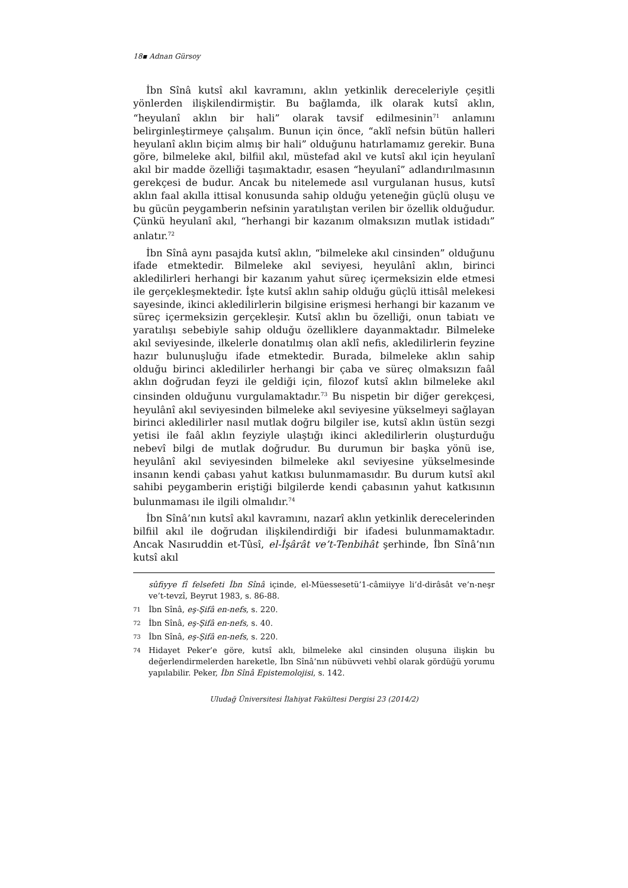18▪ Adnan Gürsoy
İbn Sînâ kutsî akıl kavramını, aklın yetkinlik dereceleriyle çeşitli yönlerden ilişkilendirmiştir. Bu bağlamda, ilk olarak kutsî aklın, “heyulanî aklın bir hali” olarak tavsif edilmesinin<sup>71</sup> anlamını belirginleştirmeye çalışalım. Bunun için önce, “aklî nefsin bütün halleri heyulanî aklın biçim almış bir hali” olduğunu hatırlamamız gerekir. Buna göre, bilmeleke akıl, bilfiil akıl, müstefad akıl ve kutsî akıl için heyulanî akıl bir madde özelliği taşımaktadır, esasen “heyulanî” adlandırılmasının gerekçesi de budur. Ancak bu nitelemede asıl vurgulanan husus, kutsî aklın faal akılla ittisal konusunda sahip olduğu yeteneğin güçlü oluşu ve bu gücün peygamberin nefsinin yaratılıştan verilen bir özellik olduğudur. Çünkü heyulanî akıl, “herhangi bir kazanım olmaksızın mutlak istidadı” anlatır.<sup>72</sup>
İbn Sînâ aynı pasajda kutsî aklın, “bilmeleke akıl cinsinden” olduğunu ifade etmektedir. Bilmeleke akıl seviyesi, heyulânî aklın, birinci akledilirleri herhangi bir kazanım yahut süreç içermeksizin elde etmesi ile gerçekleşmektedir. İşte kutsî aklın sahip olduğu güçlü ittisâl melekesi sayesinde, ikinci akledilirlerin bilgisine erişmesi herhangi bir kazanım ve süreç içermeksizin gerçekleşir. Kutsî aklın bu özelliği, onun tabiatı ve yaratılışı sebebiyle sahip olduğu özelliklere dayanmaktadır. Bilmeleke akıl seviyesinde, ilkelerle donatılmış olan aklî nefis, akledilirlerin feyzine hazır bulunuşluğu ifade etmektedir. Burada, bilmeleke aklın sahip olduğu birinci akledilirler herhangi bir çaba ve süreç olmaksızın faâl aklın doğrudan feyzi ile geldiği için, filozof kutsî aklın bilmeleke akıl cinsinden olduğunu vurgulamaktadır.<sup>73</sup> Bu nispetin bir diğer gerekçesi, heyulânî akıl seviyesinden bilmeleke akıl seviyesine yükselmeyi sağlayan birinci akledilirler nasıl mutlak doğru bilgiler ise, kutsî aklın üstün sezgi yetisi ile faâl aklın feyziyle ulaştığı ikinci akledilirlerin oluşturduğu nebevî bilgi de mutlak doğrudur. Bu durumun bir başka yönü ise, heyulânî akıl seviyesinden bilmeleke akıl seviyesine yükselmesinde insanın kendi çabası yahut katkısı bulunmamasıdır. Bu durum kutsî akıl sahibi peygamberin eriştiği bilgilerde kendi çabasının yahut katkısının bulunmaması ile ilgili olmalıdır.<sup>74</sup>
İbn Sînâ’nın kutsî akıl kavramını, nazarî aklın yetkinlik derecelerinden bilfiil akıl ile doğrudan ilişkilendirdiği bir ifadesi bulunmamaktadır. Ancak Nasıruddin et-Tûsî, el-İşârât ve’t-Tenbihât şerhinde, İbn Sînâ’nın kutsî akıl
sûfiyye fî felsefeti İbn Sînâ içinde, el-Müessesetü’1-câmiiyye li’d-dirâsât ve’n-neşr ve’t-tevzî, Beyrut 1983, s. 86-88.
71 İbn Sînâ, eş-Şifâ en-nefs, s. 220.
72 İbn Sînâ, eş-Şifâ en-nefs, s. 40.
73 İbn Sînâ, eş-Şifâ en-nefs, s. 220.
74 Hidayet Peker’e göre, kutsî aklı, bilmeleke akıl cinsinden oluşuna ilişkin bu değerlendirmelerden hareketle, İbn Sînâ’nın nübüvveti vehbî olarak gördüğü yorumu yapılabilir. Peker, İbn Sînâ Epistemolojisi, s. 142.
Uludağ Üniversitesi İlahiyat Fakültesi Dergisi 23 (2014/2)